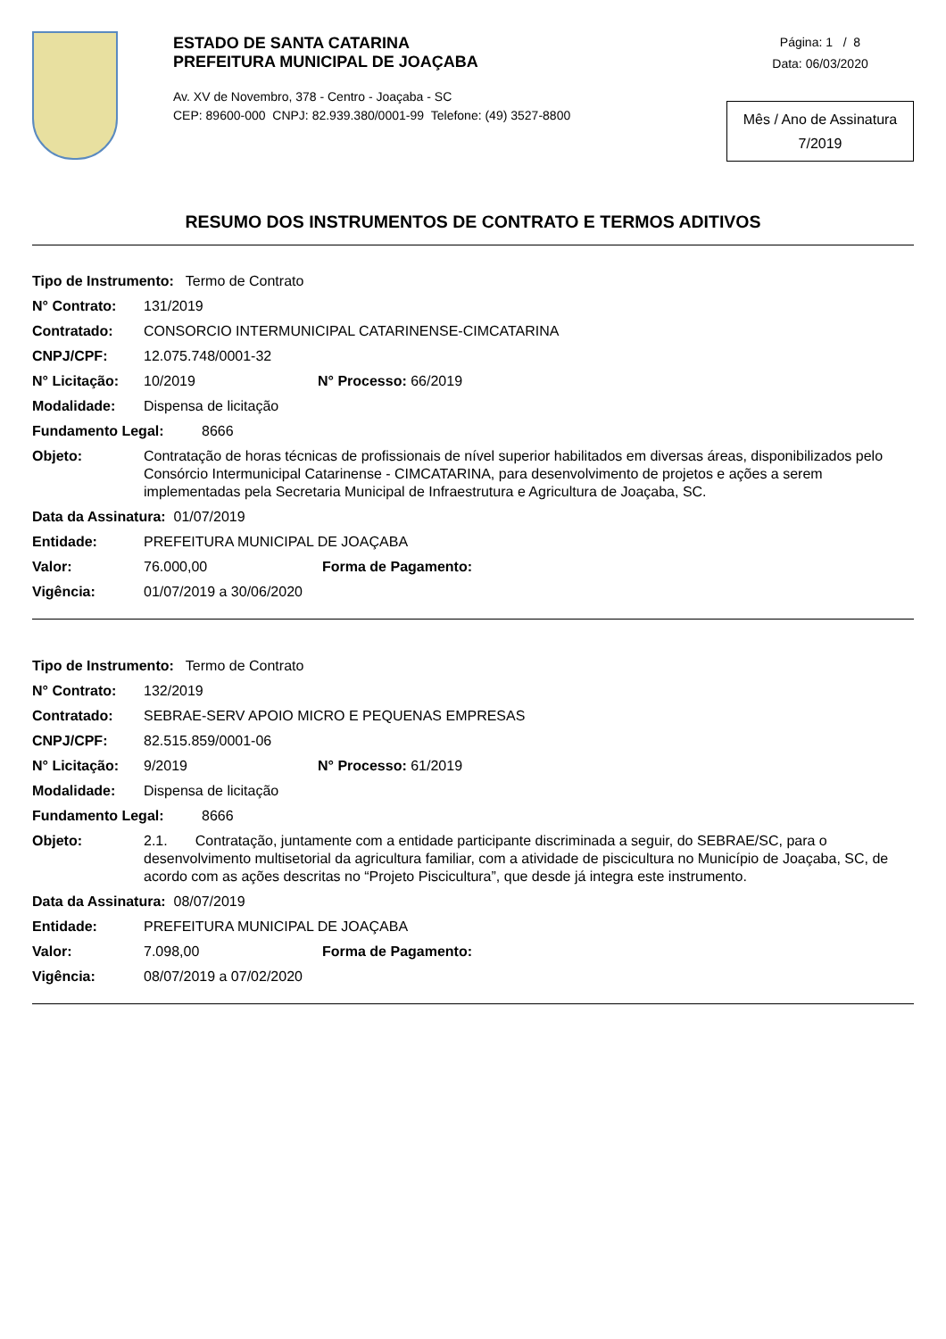ESTADO DE SANTA CATARINA
PREFEITURA MUNICIPAL DE JOAÇABA
Av. XV de Novembro, 378 - Centro - Joaçaba - SC
CEP: 89600-000 CNPJ: 82.939.380/0001-99 Telefone: (49) 3527-8800
Página: 1 / 8
Data: 06/03/2020
Mês / Ano de Assinatura
7/2019
RESUMO DOS INSTRUMENTOS DE CONTRATO E TERMOS ADITIVOS
Tipo de Instrumento: Termo de Contrato
N° Contrato: 131/2019
Contratado: CONSORCIO INTERMUNICIPAL CATARINENSE-CIMCATARINA
CNPJ/CPF: 12.075.748/0001-32
N° Licitação: 10/2019 N° Processo: 66/2019
Modalidade: Dispensa de licitação
Fundamento Legal: 8666
Objeto: Contratação de horas técnicas de profissionais de nível superior habilitados em diversas áreas, disponibilizados pelo Consórcio Intermunicipal Catarinense - CIMCATARINA, para desenvolvimento de projetos e ações a serem implementadas pela Secretaria Municipal de Infraestrutura e Agricultura de Joaçaba, SC.
Data da Assinatura: 01/07/2019
Entidade: PREFEITURA MUNICIPAL DE JOAÇABA
Valor: 76.000,00 Forma de Pagamento:
Vigência: 01/07/2019 a 30/06/2020
Tipo de Instrumento: Termo de Contrato
N° Contrato: 132/2019
Contratado: SEBRAE-SERV APOIO MICRO E PEQUENAS EMPRESAS
CNPJ/CPF: 82.515.859/0001-06
N° Licitação: 9/2019 N° Processo: 61/2019
Modalidade: Dispensa de licitação
Fundamento Legal: 8666
Objeto: 2.1. Contratação, juntamente com a entidade participante discriminada a seguir, do SEBRAE/SC, para o desenvolvimento multisetorial da agricultura familiar, com a atividade de piscicultura no Município de Joaçaba, SC, de acordo com as ações descritas no “Projeto Piscicultura”, que desde já integra este instrumento.
Data da Assinatura: 08/07/2019
Entidade: PREFEITURA MUNICIPAL DE JOAÇABA
Valor: 7.098,00 Forma de Pagamento:
Vigência: 08/07/2019 a 07/02/2020